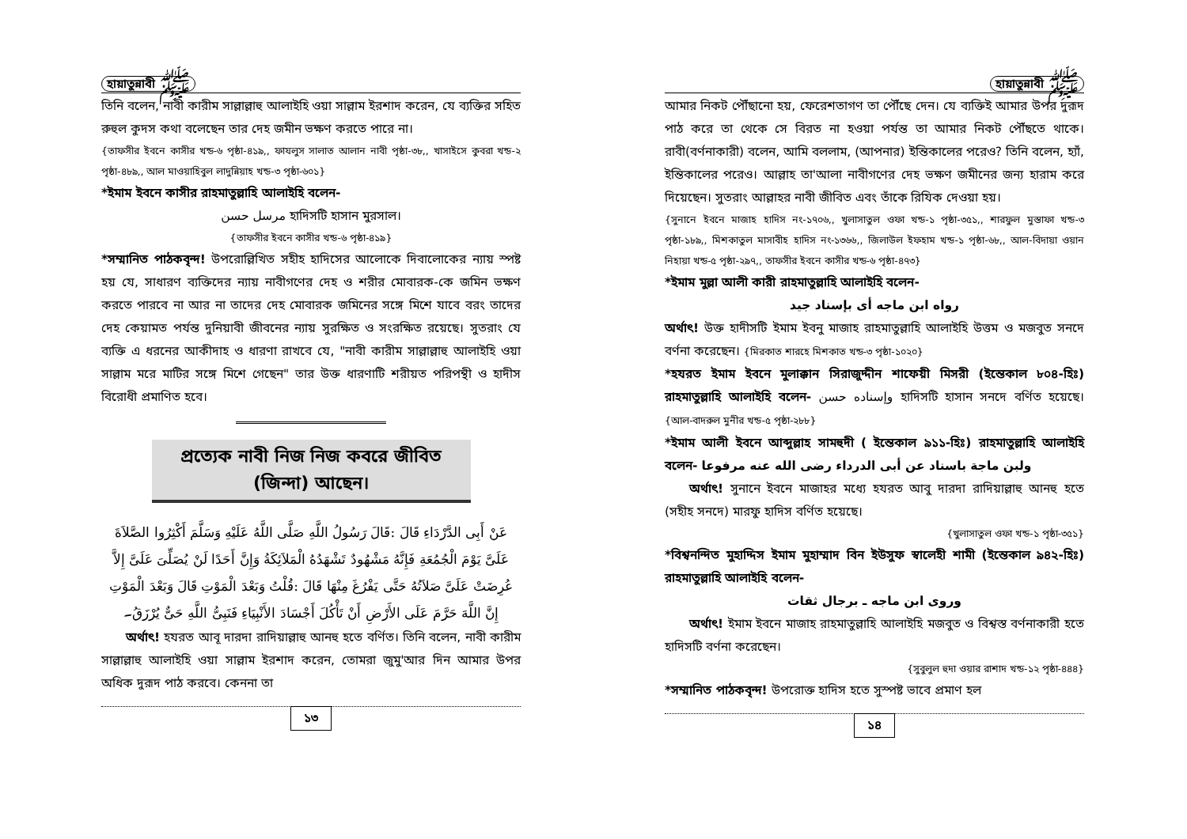হায়াতুন্নাবী ﷺ
তিনি বলেন, নাবী কারীম সাল্লাল্লাহু আলাইহি ওয়া সাল্লাম ইরশাদ করেন, যে ব্যক্তির সহিত রুহুল কুদস কথা বলেছেন তার দেহ জমীন ভক্ষণ করতে পারে না।
{তাফসীর ইবনে কাসীর খন্ড-৬ পৃষ্ঠা-৪১৯,, ফাযলুস সালাত আলান নাবী পৃষ্ঠা-৩৮,, খাসাইসে কুবরা খন্ড-২ পৃষ্ঠা-৪৮৯,, আল মাওয়াহিবুল লাদুন্নিয়াহ খন্ড-৩ পৃষ্ঠা-৬০১}
*ইমাম ইবনে কাসীর রাহমাতুল্লাহি আলাইহি বলেন-
مرسل حسن হাদিসটি হাসান মুরসাল।
{তাফসীর ইবনে কাসীর খন্ড-৬ পৃষ্ঠা-৪১৯}
*সম্মানিত পাঠকবৃন্দ! উপরোল্লিখিত সহীহ হাদিসের আলোকে দিবালোকের ন্যায় স্পষ্ট হয় যে, সাধারণ ব্যক্তিদের ন্যায় নাবীগণের দেহ ও শরীর মোবারক-কে জমিন ভক্ষণ করতে পারবে না আর না তাদের দেহ মোবারক জমিনের সঙ্গে মিশে যাবে বরং তাদের দেহ কেয়ামত পর্যন্ত দুনিয়াবী জীবনের ন্যায় সুরক্ষিত ও সংরক্ষিত রয়েছে। সুতরাং যে ব্যক্তি এ ধরনের আকীদাহ ও ধারণা রাখবে যে, "নাবী কারীম সাল্লাল্লাহু আলাইহি ওয়া সাল্লাম মরে মাটির সঙ্গে মিশে গেছেন" তার উক্ত ধারণাটি শরীয়ত পরিপন্থী ও হাদীস বিরোধী প্রমাণিত হবে।
প্রত্যেক নাবী নিজ নিজ কবরে জীবিত (জিন্দা) আছেন।
عَنْ أَبِى الدَّرْدَاءِ قَالَ :قَالَ رَسُولُ اللَّهِ صَلَّى اللَّهُ عَلَيْهِ وَسَلَّمَ أَكْثِرُوا الصَّلاَةَ عَلَىَّ يَوْمَ الْجُمُعَةِ فَإِنَّهُ مَشْهُودٌ تَشْهَدُهُ الْمَلاَئِكَةُ وَإِنَّ أَحَدًا لَنْ يُصَلِّىَ عَلَىَّ إِلاَّ عُرِضَتْ عَلَىَّ صَلاَتُهُ حَتَّى يَفْرُغَ مِنْهَا قَالَ :قُلْتُ وَبَعْدَ الْمَوْتِ قَالَ وَبَعْدَ الْمَوْتِ إِنَّ اللَّهَ حَرَّمَ عَلَى الأَرْضِ أَنْ تَأْكُلَ أَجْسَادَ الأَنْبِيَاءِ فَنَبِىُّ اللَّهِ حَىٌّ يُرْزَقُ۔
  অর্থাৎ! হযরত আবূ দারদা রাদিয়াল্লাহু আনহু হতে বর্ণিত। তিনি বলেন, নাবী কারীম সাল্লাল্লাহু আলাইহি ওয়া সাল্লাম ইরশাদ করেন, তোমরা জুমু'আর দিন আমার উপর অধিক দুরূদ পাঠ করবে। কেননা তা
১৩
হায়াতুন্নাবী ﷺ
আমার নিকট পৌঁছানো হয়, ফেরেশতাগণ তা পৌঁছে দেন। যে ব্যক্তিই আমার উপর দুরূদ পাঠ করে তা থেকে সে বিরত না হওয়া পর্যন্ত তা আমার নিকট পৌঁছতে থাকে। রাবী(বর্ণনাকারী) বলেন, আমি বললাম, (আপনার) ইন্তিকালের পরেও? তিনি বলেন, হ্যাঁ, ইন্তিকালের পরেও। আল্লাহ তা'আলা নাবীগণের দেহ ভক্ষণ জমীনের জন্য হারাম করে দিয়েছেন। সুতরাং আল্লাহর নাবী জীবিত এবং তাঁকে রিযিক দেওয়া হয়।
{সুনানে ইবনে মাজাহ হাদিস নং-১৭০৬,, খুলাসাতুল ওফা খন্ড-১ পৃষ্ঠা-৩৫১,, শারফুল মুস্তাফা খন্ড-৩ পৃষ্ঠা-১৮৯,, মিশকাতুল মাসাবীহ হাদিস নং-১৩৬৬,, জিলাউল ইফহাম খন্ড-১ পৃষ্ঠা-৬৮,, আল-বিদায়া ওয়ান নিহায়া খন্ড-৫ পৃষ্ঠা-২৯৭,, তাফসীর ইবনে কাসীর খন্ড-৬ পৃষ্ঠা-৪৭৩}
*ইমাম মুল্লা আলী কারী রাহমাতুল্লাহি আলাইহি বলেন-
رواه ابن ماجه أى بإسناد جيد
অর্থাৎ! উক্ত হাদীসটি ইমাম ইবনু মাজাহ রাহমাতুল্লাহি আলাইহি উত্তম ও মজবুত সনদে বর্ণনা করেছেন। {মিরকাত শারহে মিশকাত খন্ড-৩ পৃষ্ঠা-১০২০}
*হযরত ইমাম ইবনে মুলাক্কান সিরাজুদ্দীন শাফেয়ী মিসরী (ইন্তেকাল ৮০৪-হিঃ) রাহমাতুল্লাহি আলাইহি বলেন- وإسناده حسن হাদিসটি হাসান সনদে বর্ণিত হয়েছে। {আল-বাদরুল মুনীর খন্ড-৫ পৃষ্ঠা-২৮৮}
*ইমাম আলী ইবনে আব্দুল্লাহ সামহুদী ( ইন্তেকাল ৯১১-হিঃ) রাহমাতুল্লাহি আলাইহি বলেন- ولبن ماجة باسناد عن أبى الدرداء رضى الله عنه مرفوعا
  অর্থাৎ! সুনানে ইবনে মাজাহর মধ্যে হযরত আবু দারদা রাদিয়াল্লাহু আনহু হতে (সহীহ সনদে) মারফু হাদিস বর্ণিত হয়েছে।
{খুলাসাতুল ওফা খন্ড-১ পৃষ্ঠা-৩৫১}
*বিশ্বনন্দিত মুহাদ্দিস ইমাম মুহাম্মাদ বিন ইউসুফ স্বালেহী শামী (ইন্তেকাল ৯৪২-হিঃ) রাহমাতুল্লাহি আলাইহি বলেন-
وروى ابن ماجه ـ برجال ثقات
  অর্থাৎ! ইমাম ইবনে মাজাহ রাহমাতুল্লাহি আলাইহি মজবুত ও বিশ্বস্ত বর্ণনাকারী হতে হাদিসটি বর্ণনা করেছেন।
{সুবুলুল হুদা ওয়ার রাশাদ খন্ড-১২ পৃষ্ঠা-৪৪৪}
*সম্মানিত পাঠকবৃন্দ! উপরোক্ত হাদিস হতে সুস্পষ্ট ভাবে প্রমাণ হল
১৪